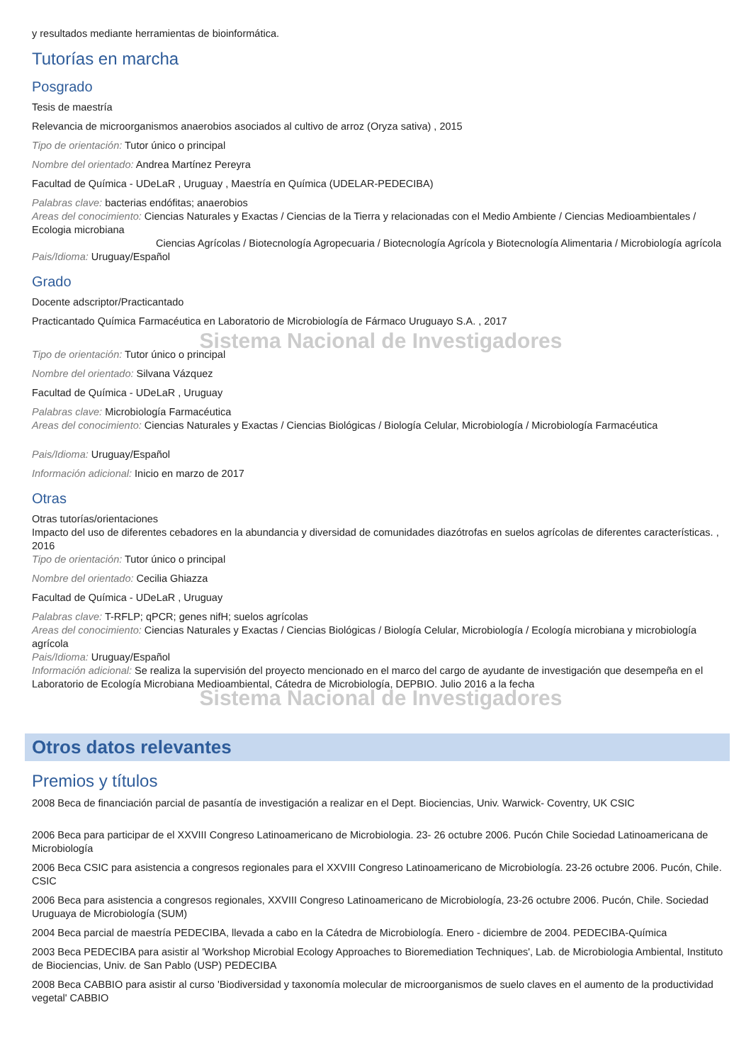y resultados mediante herramientas de bioinformática.
Tutorías en marcha
Posgrado
Tesis de maestría
Relevancia de microorganismos anaerobios asociados al cultivo de arroz (Oryza sativa) , 2015
Tipo de orientación: Tutor único o principal
Nombre del orientado: Andrea Martínez Pereyra
Facultad de Química - UDeLaR , Uruguay , Maestría en Química (UDELAR-PEDECIBA)
Palabras clave: bacterias endófitas; anaerobios
Areas del conocimiento: Ciencias Naturales y Exactas / Ciencias de la Tierra y relacionadas con el Medio Ambiente / Ciencias Medioambientales / Ecologia microbiana
Ciencias Agrícolas / Biotecnología Agropecuaria / Biotecnología Agrícola y Biotecnología Alimentaria / Microbiología agrícola
Pais/Idioma: Uruguay/Español
Grado
Docente adscriptor/Practicantado
Practicantado Química Farmacéutica en Laboratorio de Microbiología de Fármaco Uruguayo S.A. , 2017
Sistema Nacional de Investigadores
Tipo de orientación: Tutor único o principal
Nombre del orientado: Silvana Vázquez
Facultad de Química - UDeLaR , Uruguay
Palabras clave: Microbiología Farmacéutica
Areas del conocimiento: Ciencias Naturales y Exactas / Ciencias Biológicas / Biología Celular, Microbiología / Microbiología Farmacéutica
Pais/Idioma: Uruguay/Español
Información adicional: Inicio en marzo de 2017
Otras
Otras tutorías/orientaciones
Impacto del uso de diferentes cebadores en la abundancia y diversidad de comunidades diazótrofas en suelos agrícolas de diferentes características. , 2016
Tipo de orientación: Tutor único o principal
Nombre del orientado: Cecilia Ghiazza
Facultad de Química - UDeLaR , Uruguay
Palabras clave: T-RFLP; qPCR; genes nifH; suelos agrícolas
Areas del conocimiento: Ciencias Naturales y Exactas / Ciencias Biológicas / Biología Celular, Microbiología / Ecología microbiana y microbiología agrícola
Pais/Idioma: Uruguay/Español
Información adicional: Se realiza la supervisión del proyecto mencionado en el marco del cargo de ayudante de investigación que desempeña en el Laboratorio de Ecología Microbiana Medioambiental, Cátedra de Microbiología, DEPBIO. Julio 2016 a la fecha
Sistema Nacional de Investigadores
Otros datos relevantes
Premios y títulos
2008 Beca de financiación parcial de pasantía de investigación a realizar en el Dept. Biociencias, Univ. Warwick- Coventry, UK CSIC
2006 Beca para participar de el XXVIII Congreso Latinoamericano de Microbiologia. 23- 26 octubre 2006. Pucón Chile Sociedad Latinoamericana de Microbiología
2006 Beca CSIC para asistencia a congresos regionales para el XXVIII Congreso Latinoamericano de Microbiología. 23-26 octubre 2006. Pucón, Chile. CSIC
2006 Beca para asistencia a congresos regionales, XXVIII Congreso Latinoamericano de Microbiología, 23-26 octubre 2006. Pucón, Chile. Sociedad Uruguaya de Microbiología (SUM)
2004 Beca parcial de maestría PEDECIBA, llevada a cabo en la Cátedra de Microbiología. Enero - diciembre de 2004. PEDECIBA-Química
2003 Beca PEDECIBA para asistir al 'Workshop Microbial Ecology Approaches to Bioremediation Techniques', Lab. de Microbiologia Ambiental, Instituto de Biociencias, Univ. de San Pablo (USP) PEDECIBA
2008 Beca CABBIO para asistir al curso 'Biodiversidad y taxonomía molecular de microorganismos de suelo claves en el aumento de la productividad vegetal' CABBIO